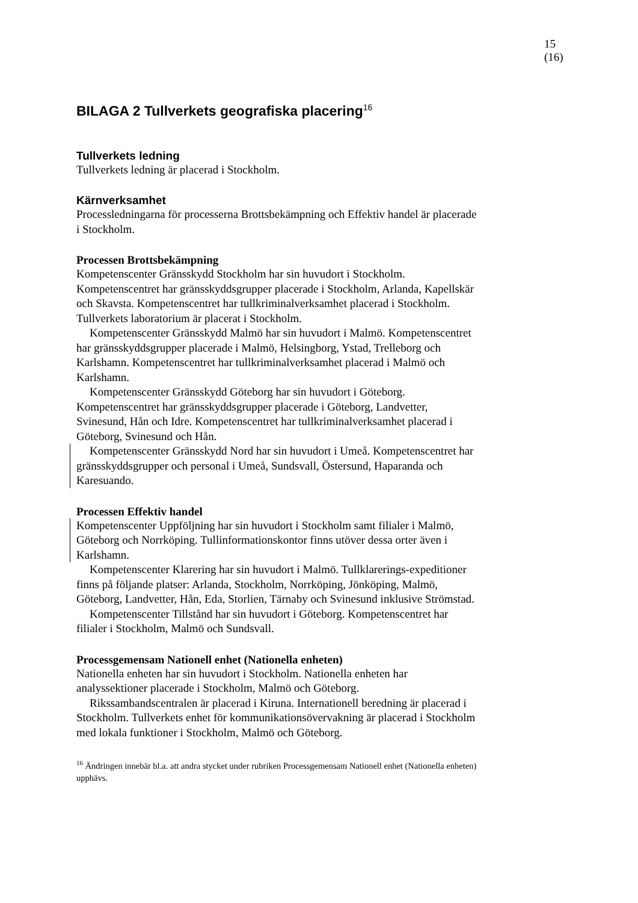15 (16)
BILAGA 2 Tullverkets geografiska placering<sup>16</sup>
Tullverkets ledning
Tullverkets ledning är placerad i Stockholm.
Kärnverksamhet
Processledningarna för processerna Brottsbekämpning och Effektiv handel är placerade i Stockholm.
Processen Brottsbekämpning
Kompetenscenter Gränsskydd Stockholm har sin huvudort i Stockholm. Kompetenscentret har gränsskyddsgrupper placerade i Stockholm, Arlanda, Kapellskär och Skavsta. Kompetenscentret har tullkriminalverksamhet placerad i Stockholm. Tullverkets laboratorium är placerat i Stockholm.
Kompetenscenter Gränsskydd Malmö har sin huvudort i Malmö. Kompetenscentret har gränsskyddsgrupper placerade i Malmö, Helsingborg, Ystad, Trelleborg och Karlshamn. Kompetenscentret har tullkriminalverksamhet placerad i Malmö och Karlshamn.
Kompetenscenter Gränsskydd Göteborg har sin huvudort i Göteborg. Kompetenscentret har gränsskyddsgrupper placerade i Göteborg, Landvetter, Svinesund, Hån och Idre. Kompetenscentret har tullkriminalverksamhet placerad i Göteborg, Svinesund och Hån.
Kompetenscenter Gränsskydd Nord har sin huvudort i Umeå. Kompetenscentret har gränsskyddsgrupper och personal i Umeå, Sundsvall, Östersund, Haparanda och Karesuando.
Processen Effektiv handel
Kompetenscenter Uppföljning har sin huvudort i Stockholm samt filialer i Malmö, Göteborg och Norrköping. Tullinformationskontor finns utöver dessa orter även i Karlshamn.
Kompetenscenter Klarering har sin huvudort i Malmö. Tullklarerings-expeditioner finns på följande platser: Arlanda, Stockholm, Norrköping, Jönköping, Malmö, Göteborg, Landvetter, Hån, Eda, Storlien, Tärnaby och Svinesund inklusive Strömstad.
Kompetenscenter Tillstånd har sin huvudort i Göteborg. Kompetenscentret har filialer i Stockholm, Malmö och Sundsvall.
Processgemensam Nationell enhet (Nationella enheten)
Nationella enheten har sin huvudort i Stockholm. Nationella enheten har analyssektioner placerade i Stockholm, Malmö och Göteborg.
Rikssambandscentralen är placerad i Kiruna. Internationell beredning är placerad i Stockholm. Tullverkets enhet för kommunikationsövervakning är placerad i Stockholm med lokala funktioner i Stockholm, Malmö och Göteborg.
<sup>16</sup> Ändringen innebär bl.a. att andra stycket under rubriken Processgemensam Nationell enhet (Nationella enheten) upphävs.